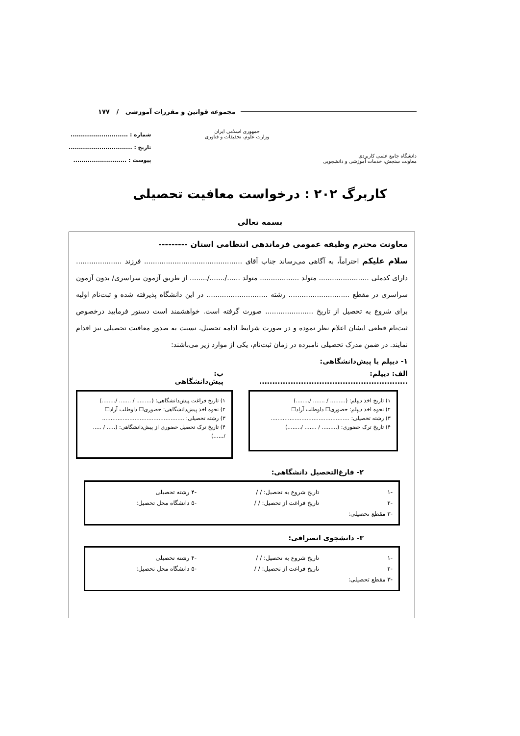مجموعه قوانین و مقررات آموزشی / ۱۷۷
دانشگاه جامع علمی کاربردی
معاونت سنجش، خدمات آموزشی و دانشجویی
جمهوری اسلامی ایران
وزارت علوم، تحقیقات و فناوری
شماره : ............................
تاریخ : ...............................
پیوست : ..........................
کاربرگ ۲۰۲ : درخواست معافیت تحصیلی
بسمه تعالی
معاونت محترم وظیفه عمومی فرماندهی انتظامی استان ---------
سلام علیکم احتراماً، به آگاهی می‌رساند جناب آقای ............................................. فرزند ..................... دارای کدملی ....................... متولد .................. متولد ....../......./........ از طریق آزمون سراسری/ بدون آزمون سراسری در مقطع ............................ رشته ............................ در این دانشگاه پذیرفته شده و ثبت‌نام اولیه برای شروع به تحصیل از تاریخ ...................... صورت گرفته است. خواهشمند است دستور فرمایید درخصوص ثبت‌نام قطعی ایشان اعلام نظر نموده و در صورت شرایط ادامه تحصیل، نسبت به صدور معافیت تحصیلی نیز اقدام نمایند. در ضمن مدرک تحصیلی نامبرده در زمان ثبت‌نام، یکی از موارد زیر می‌باشند:
۱- دیپلم یا پیش‌دانشگاهی:
الف: دیپلم: ......................................................... ب: پیش‌دانشگاهی
۱) تاریخ اخذ دیپلم: (......... / ....... /........)
۲) نحوه اخذ دیپلم: حضوری☐ داوطلب آزاد☐
۳) رشته تحصیلی: ..............................................
۴) تاریخ ترک حضوری: (......... / ....... /........)
۱) تاریخ فراغت پیش‌دانشگاهی: (......... / ....... /........)
۲) نحوه اخذ پیش‌دانشگاهی: حضوری☐ داوطلب آزاد☐
۳) رشته تحصیلی: ................................................
۴) تاریخ ترک تحصیل حضوری از پیش‌دانشگاهی: (..... / ..... /......)
۲- فارغ‌التحصیل دانشگاهی:
-۱ تاریخ شروع به تحصیل: / / -۴ رشته تحصیلی -۲ تاریخ فراغت از تحصیل: / / -۵ دانشگاه محل تحصیل: -۳ مقطع تحصیلی:
۳- دانشجوی انصرافی:
-۱ تاریخ شروع به تحصیل: / / -۴ رشته تحصیلی -۲ تاریخ فراغت از تحصیل: / / -۵ دانشگاه محل تحصیل: -۳ مقطع تحصیلی: